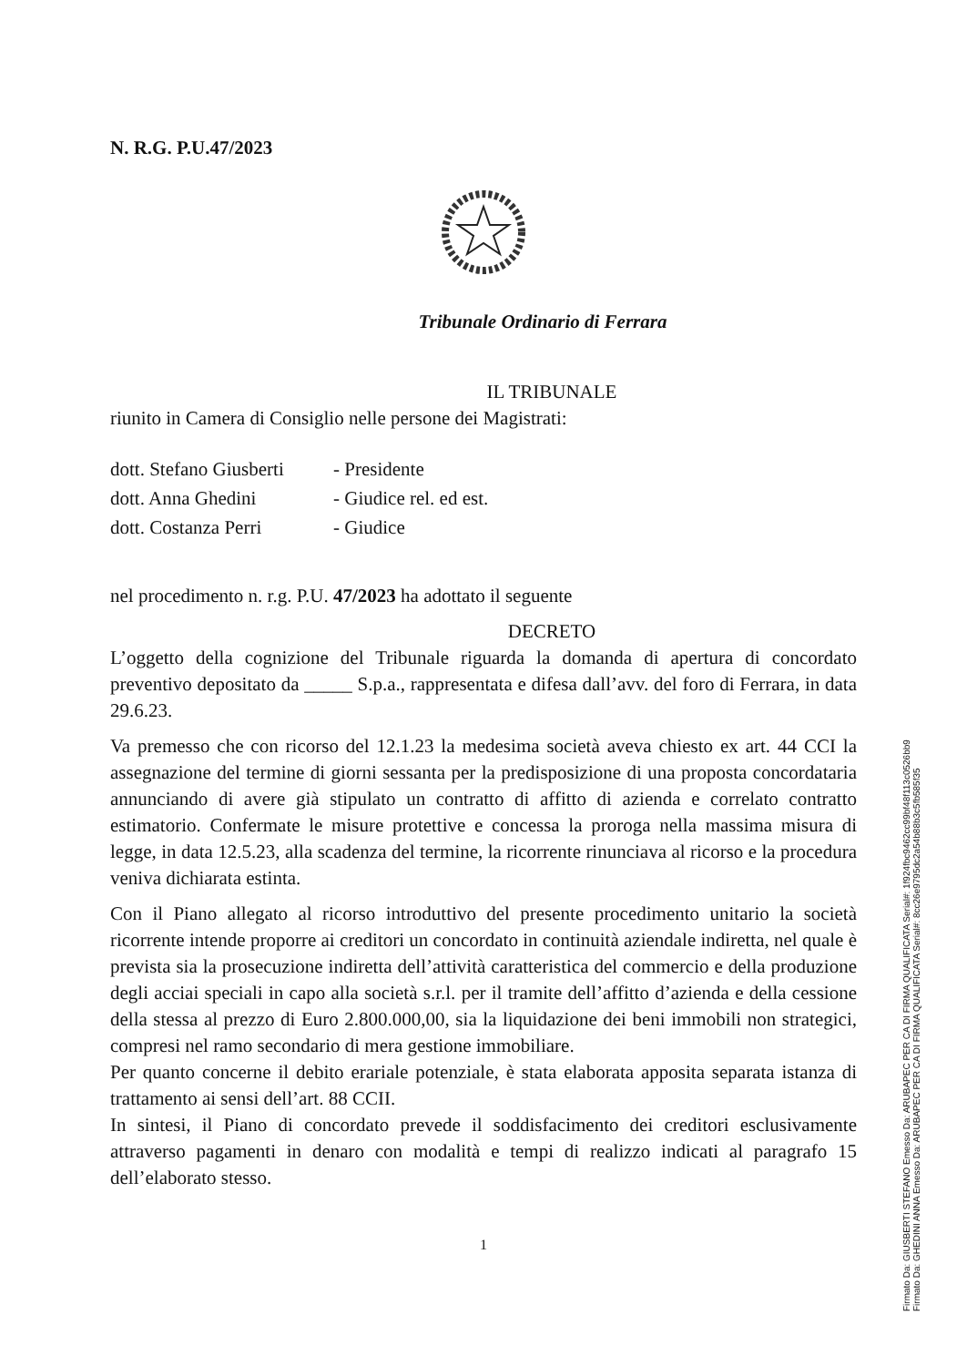N. R.G. P.U.47/2023
Tribunale Ordinario di Ferrara
IL TRIBUNALE
riunito in Camera di Consiglio nelle persone dei Magistrati:
dott. Stefano Giusberti - Presidente
dott. Anna Ghedini - Giudice rel. ed est.
dott. Costanza Perri - Giudice
nel procedimento n. r.g. P.U. 47/2023 ha adottato il seguente
DECRETO
L’oggetto della cognizione del Tribunale riguarda la domanda di apertura di concordato preventivo depositato da _____ S.p.a., rappresentata e difesa dall’avv. del foro di Ferrara, in data 29.6.23.
Va premesso che con ricorso del 12.1.23 la medesima società aveva chiesto ex art. 44 CCI la assegnazione del termine di giorni sessanta per la predisposizione di una proposta concordataria annunciando di avere già stipulato un contratto di affitto di azienda e correlato contratto estimatorio. Confermate le misure protettive e concessa la proroga nella massima misura di legge, in data 12.5.23, alla scadenza del termine, la ricorrente rinunciava al ricorso e la procedura veniva dichiarata estinta.
Con il Piano allegato al ricorso introduttivo del presente procedimento unitario la società ricorrente intende proporre ai creditori un concordato in continuità aziendale indiretta, nel quale è prevista sia la prosecuzione indiretta dell’attività caratteristica del commercio e della produzione degli acciai speciali in capo alla società s.r.l. per il tramite dell’affitto d’azienda e della cessione della stessa al prezzo di Euro 2.800.000,00, sia la liquidazione dei beni immobili non strategici, compresi nel ramo secondario di mera gestione immobiliare.
Per quanto concerne il debito erariale potenziale, è stata elaborata apposita separata istanza di trattamento ai sensi dell’art. 88 CCII.
In sintesi, il Piano di concordato prevede il soddisfacimento dei creditori esclusivamente attraverso pagamenti in denaro con modalità e tempi di realizzo indicati al paragrafo 15 dell’elaborato stesso.
1
Firmato Da: GIUSBERTI STEFANO Emesso Da: ARUBAPEC PER CA DI FIRMA QUALIFICATA Serial#: 1f924fbc9462cc99bf48f113c0526bb9
Firmato Da: GHEDINI ANNA Emesso Da: ARUBAPEC PER CA DI FIRMA QUALIFICATA Serial#: 8cc26e9795dc2a54b88b3c5fb585f35